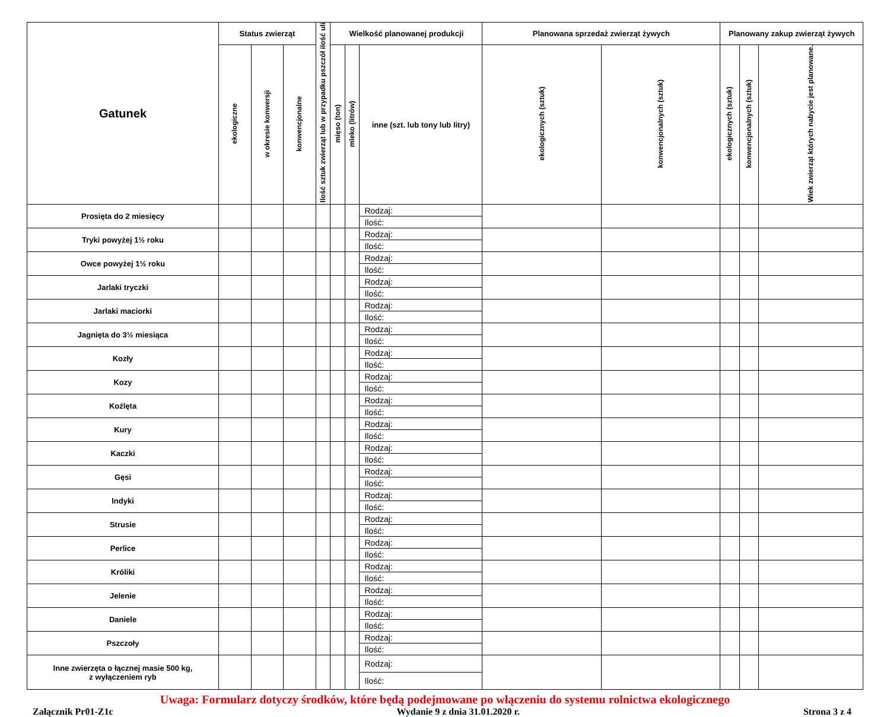| Gatunek | Status zwierząt | | | Ilość sztuk zwierząt lub w przypadku pszczół ilość uli | Wielkość planowanej produkcji | | | Planowana sprzedaż zwierząt żywych | | Planowany zakup zwierząt żywych | | |
| --- | --- | --- | --- | --- | --- | --- | --- | --- | --- | --- | --- | --- |
| | ekologiczne | w okresie konwersji | konwencjonalne | | mięso (ton) | mleko (litrów) | inne (szt. lub tony lub litry) | ekologicznych (sztuk) | konwencjonalnych (sztuk) | ekologicznych (sztuk) | konwencjonalnych (sztuk) | Wiek zwierząt których nabycie jest planowane. |
| Prosięta do 2 miesięcy | | | | | | | Rodzaj: | | | | | |
| | | | | | | | Ilość: | | | | | |
| Tryki powyżej 1½ roku | | | | | | | Rodzaj: | | | | | |
| | | | | | | | Ilość: | | | | | |
| Owce powyżej 1½ roku | | | | | | | Rodzaj: | | | | | |
| | | | | | | | Ilość: | | | | | |
| Jarlaki tryczki | | | | | | | Rodzaj: | | | | | |
| | | | | | | | Ilość: | | | | | |
| Jarlaki maciorki | | | | | | | Rodzaj: | | | | | |
| | | | | | | | Ilość: | | | | | |
| Jagnięta do 3½ miesiąca | | | | | | | Rodzaj: | | | | | |
| | | | | | | | Ilość: | | | | | |
| Kozły | | | | | | | Rodzaj: | | | | | |
| | | | | | | | Ilość: | | | | | |
| Kozy | | | | | | | Rodzaj: | | | | | |
| | | | | | | | Ilość: | | | | | |
| Koźlęta | | | | | | | Rodzaj: | | | | | |
| | | | | | | | Ilość: | | | | | |
| Kury | | | | | | | Rodzaj: | | | | | |
| | | | | | | | Ilość: | | | | | |
| Kaczki | | | | | | | Rodzaj: | | | | | |
| | | | | | | | Ilość: | | | | | |
| Gęsi | | | | | | | Rodzaj: | | | | | |
| | | | | | | | Ilość: | | | | | |
| Indyki | | | | | | | Rodzaj: | | | | | |
| | | | | | | | Ilość: | | | | | |
| Strusie | | | | | | | Rodzaj: | | | | | |
| | | | | | | | Ilość: | | | | | |
| Perlice | | | | | | | Rodzaj: | | | | | |
| | | | | | | | Ilość: | | | | | |
| Króliki | | | | | | | Rodzaj: | | | | | |
| | | | | | | | Ilość: | | | | | |
| Jelenie | | | | | | | Rodzaj: | | | | | |
| | | | | | | | Ilość: | | | | | |
| Daniele | | | | | | | Rodzaj: | | | | | |
| | | | | | | | Ilość: | | | | | |
| Pszczoły | | | | | | | Rodzaj: | | | | | |
| | | | | | | | Ilość: | | | | | |
| Inne zwierzęta o łącznej masie 500 kg, z wyłączeniem ryb | | | | | | | Rodzaj: | | | | | |
| | | | | | | | Ilość: | | | | | |
Uwaga: Formularz dotyczy środków, które będą podejmowane po włączeniu do systemu rolnictwa ekologicznego
Załącznik Pr01-Z1c Wydanie 9 z dnia 31.01.2020 r. Strona 3 z 4